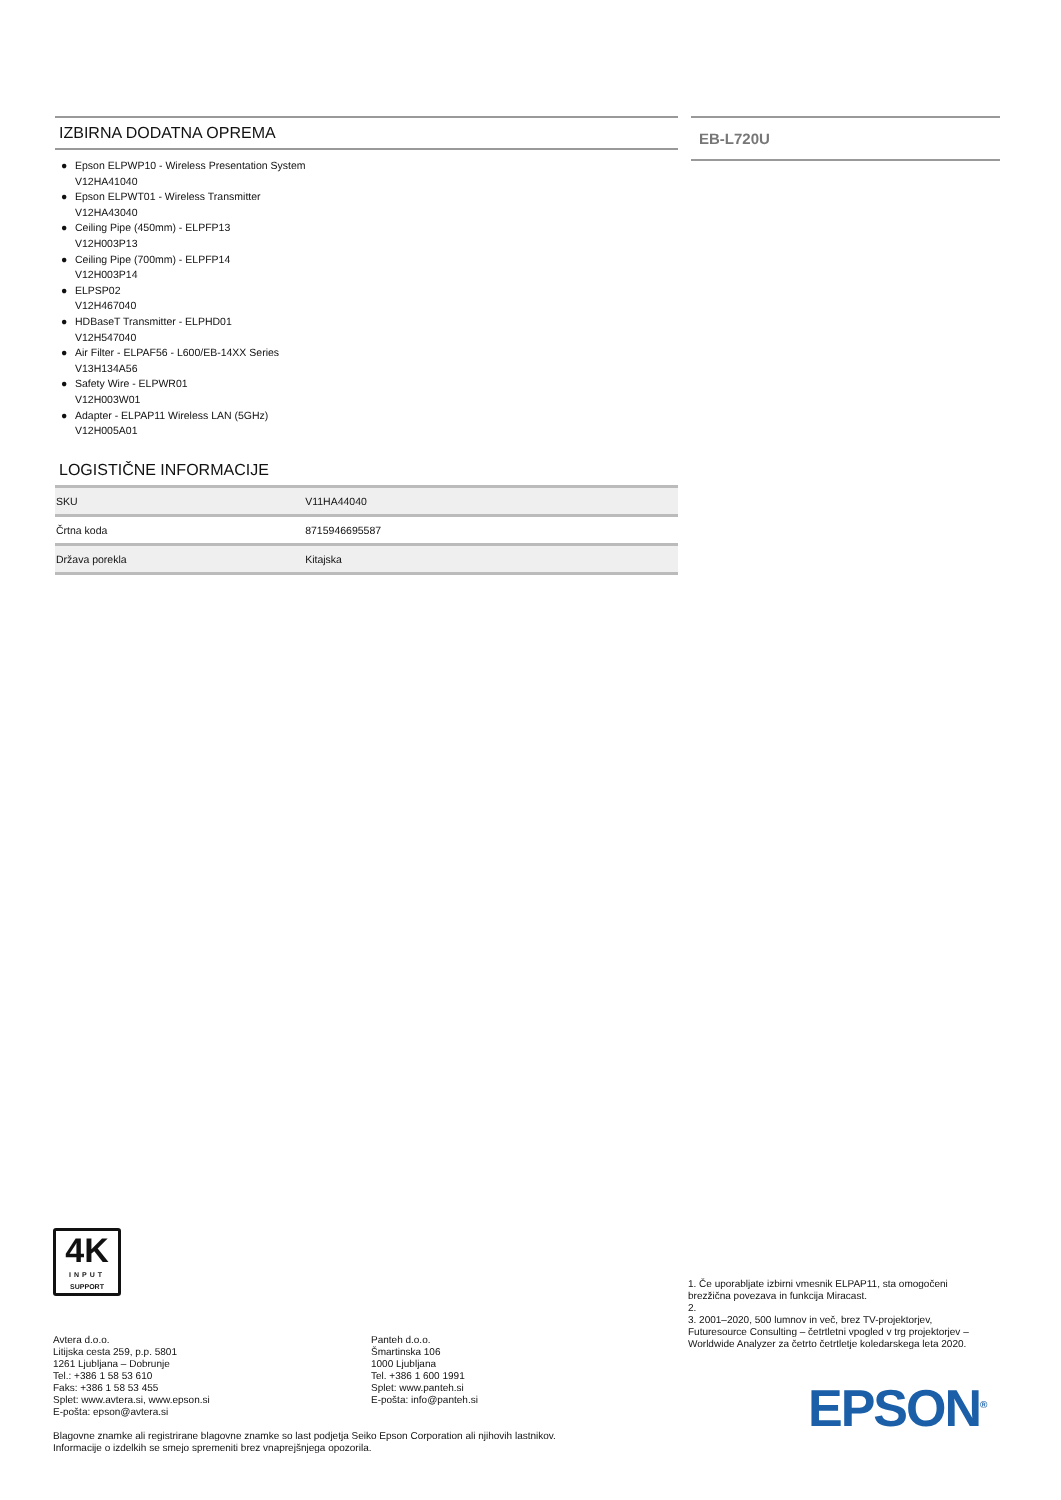IZBIRNA DODATNA OPREMA
● Epson ELPWP10 - Wireless Presentation System
V12HA41040
● Epson ELPWT01 - Wireless Transmitter
V12HA43040
● Ceiling Pipe (450mm) - ELPFP13
V12H003P13
● Ceiling Pipe (700mm) - ELPFP14
V12H003P14
● ELPSP02
V12H467040
● HDBaseT Transmitter - ELPHD01
V12H547040
● Air Filter - ELPAF56 - L600/EB-14XX Series
V13H134A56
● Safety Wire - ELPWR01
V12H003W01
● Adapter - ELPAP11 Wireless LAN (5GHz)
V12H005A01
LOGISTIČNE INFORMACIJE
| SKU | V11HA44040 |
| Črtna koda | 8715946695587 |
| Država porekla | Kitajska |
EB-L720U
4K
INPUT
SUPPORT
Avtera d.o.o.
Litijska cesta 259, p.p. 5801
1261 Ljubljana – Dobrunje
Tel.: +386 1 58 53 610
Faks: +386 1 58 53 455
Splet: www.avtera.si, www.epson.si
E-pošta: epson@avtera.si
Panteh d.o.o.
Šmartinska 106
1000 Ljubljana
Tel. +386 1 600 1991
Splet: www.panteh.si
E-pošta: info@panteh.si
Blagovne znamke ali registrirane blagovne znamke so last podjetja Seiko Epson Corporation ali njihovih lastnikov.
Informacije o izdelkih se smejo spremeniti brez vnaprejšnjega opozorila.
1. Če uporabljate izbirni vmesnik ELPAP11, sta omogočeni brezžična povezava in funkcija Miracast.
2.
3. 2001–2020, 500 lumnov in več, brez TV-projektorjev, Futuresource Consulting – četrtletni vpogled v trg projektorjev – Worldwide Analyzer za četrto četrtletje koledarskega leta 2020.
EPSON<sup>®</sup>